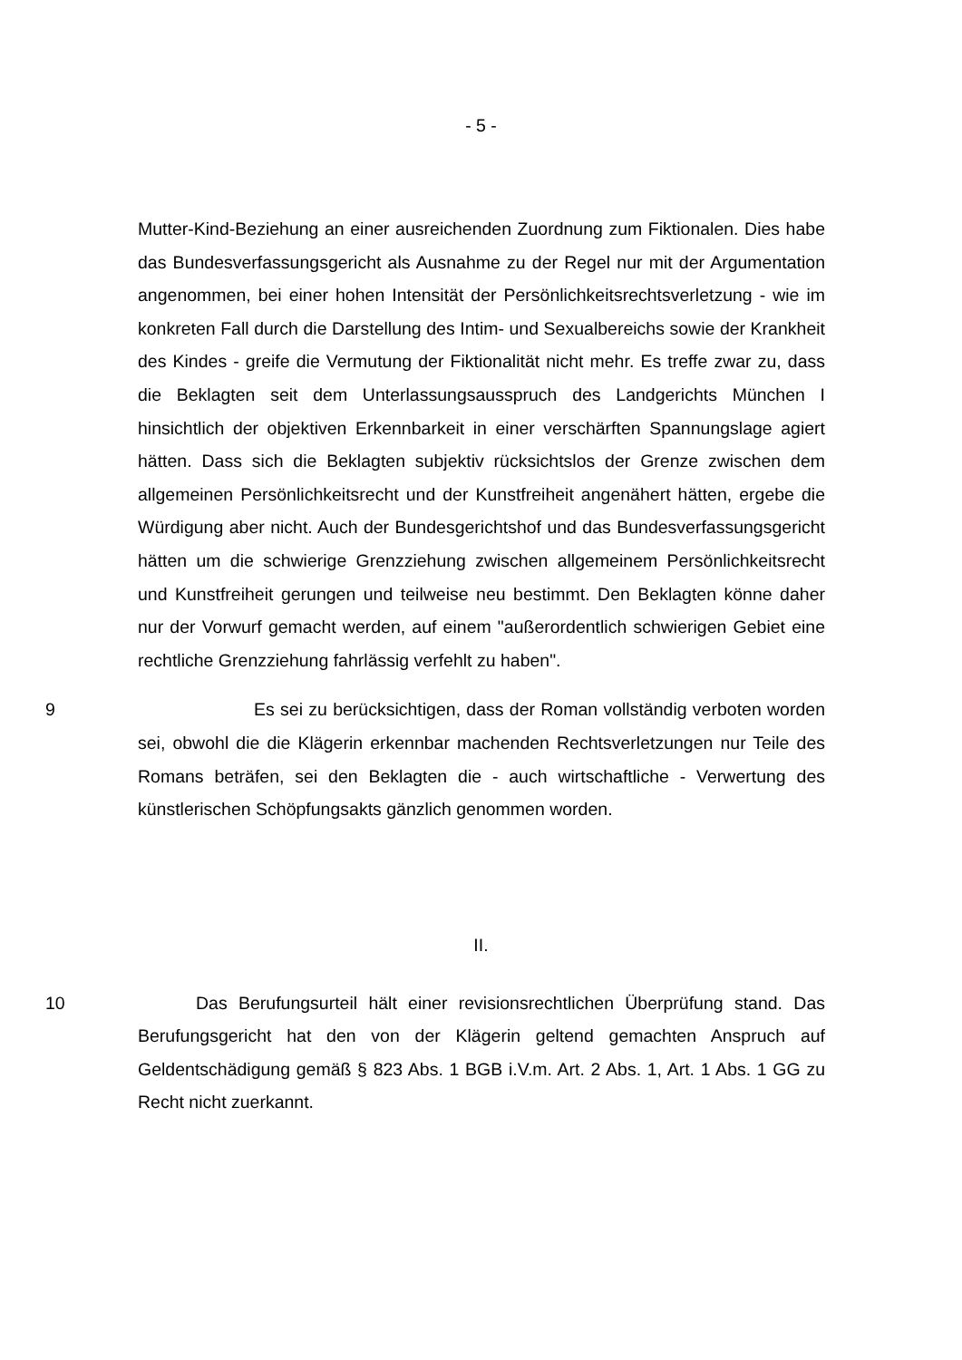- 5 -
Mutter-Kind-Beziehung an einer ausreichenden Zuordnung zum Fiktionalen. Dies habe das Bundesverfassungsgericht als Ausnahme zu der Regel nur mit der Argumentation angenommen, bei einer hohen Intensität der Persönlichkeitsrechtsverletzung - wie im konkreten Fall durch die Darstellung des Intim- und Sexualbereichs sowie der Krankheit des Kindes - greife die Vermutung der Fiktionalität nicht mehr. Es treffe zwar zu, dass die Beklagten seit dem Unterlassungsausspruch des Landgerichts München I hinsichtlich der objektiven Erkennbarkeit in einer verschärften Spannungslage agiert hätten. Dass sich die Beklagten subjektiv rücksichtslos der Grenze zwischen dem allgemeinen Persönlichkeitsrecht und der Kunstfreiheit angenähert hätten, ergebe die Würdigung aber nicht. Auch der Bundesgerichtshof und das Bundesverfassungsgericht hätten um die schwierige Grenzziehung zwischen allgemeinem Persönlichkeitsrecht und Kunstfreiheit gerungen und teilweise neu bestimmt. Den Beklagten könne daher nur der Vorwurf gemacht werden, auf einem "außerordentlich schwierigen Gebiet eine rechtliche Grenzziehung fahrlässig verfehlt zu haben".
9 Es sei zu berücksichtigen, dass der Roman vollständig verboten worden sei, obwohl die die Klägerin erkennbar machenden Rechtsverletzungen nur Teile des Romans beträfen, sei den Beklagten die - auch wirtschaftliche - Verwertung des künstlerischen Schöpfungsakts gänzlich genommen worden.
II.
10 Das Berufungsurteil hält einer revisionsrechtlichen Überprüfung stand. Das Berufungsgericht hat den von der Klägerin geltend gemachten Anspruch auf Geldentschädigung gemäß § 823 Abs. 1 BGB i.V.m. Art. 2 Abs. 1, Art. 1 Abs. 1 GG zu Recht nicht zuerkannt.